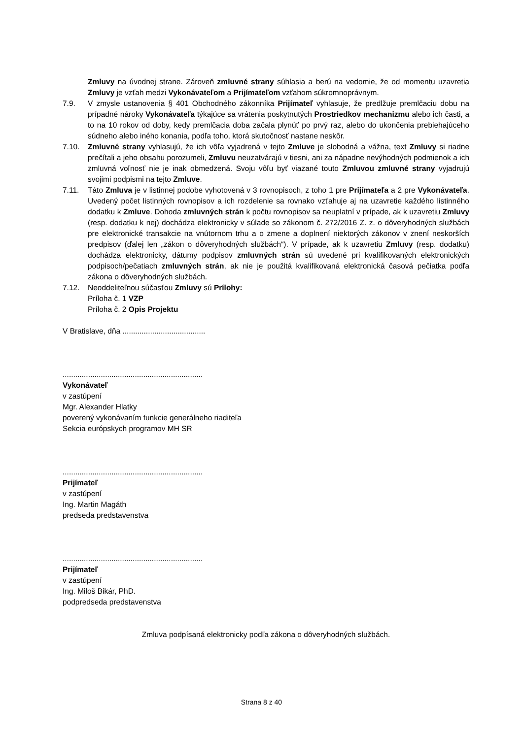Zmluvy na úvodnej strane. Zároveň zmluvné strany súhlasia a berú na vedomie, že od momentu uzavretia Zmluvy je vzťah medzi Vykonávateľom a Prijímateľom vzťahom súkromnoprávnym.
7.9. V zmysle ustanovenia § 401 Obchodného zákonníka Prijímateľ vyhlasuje, že predlžuje premlčaciu dobu na prípadné nároky Vykonávateľa týkajúce sa vrátenia poskytnutých Prostriedkov mechanizmu alebo ich časti, a to na 10 rokov od doby, kedy premlčacia doba začala plynúť po prvý raz, alebo do ukončenia prebiehajúceho súdneho alebo iného konania, podľa toho, ktorá skutočnosť nastane neskôr.
7.10. Zmluvné strany vyhlasujú, že ich vôľa vyjadrená v tejto Zmluve je slobodná a vážna, text Zmluvy si riadne prečítali a jeho obsahu porozumeli, Zmluvu neuzatvárajú v tiesni, ani za nápadne nevýhodných podmienok a ich zmluvná voľnosť nie je inak obmedzená. Svoju vôľu byť viazané touto Zmluvou zmluvné strany vyjadrujú svojimi podpismi na tejto Zmluve.
7.11. Táto Zmluva je v listinnej podobe vyhotovená v 3 rovnopisoch, z toho 1 pre Prijímateľa a 2 pre Vykonávateľa. Uvedený počet listinných rovnopisov a ich rozdelenie sa rovnako vzťahuje aj na uzavretie každého listinného dodatku k Zmluve. Dohoda zmluvných strán k počtu rovnopisov sa neuplatní v prípade, ak k uzavretiu Zmluvy (resp. dodatku k nej) dochádza elektronicky v súlade so zákonom č. 272/2016 Z. z. o dôveryhodných službách pre elektronické transakcie na vnútornom trhu a o zmene a doplnení niektorých zákonov v znení neskorších predpisov (ďalej len „zákon o dôveryhodných službách“). V prípade, ak k uzavretiu Zmluvy (resp. dodatku) dochádza elektronicky, dátumy podpisov zmluvných strán sú uvedené pri kvalifikovaných elektronických podpisoch/pečatiach zmluvných strán, ak nie je použitá kvalifikovaná elektronická časová pečiatka podľa zákona o dôveryhodných službách.
7.12. Neoddeliteľnou súčasťou Zmluvy sú Prílohy:
Príloha č. 1 VZP
Príloha č. 2 Opis Projektu
V Bratislave, dňa .......................................
..................................................................
Vykonávateľ
v zastúpení
Mgr. Alexander Hlatky
poverený vykonávaním funkcie generálneho riaditeľa
Sekcia európskych programov MH SR
..................................................................
Prijímateľ
v zastúpení
Ing. Martin Magáth
predseda predstavenstva
..................................................................
Prijímateľ
v zastúpení
Ing. Miloš Bikár, PhD.
podpredseda predstavenstva
Zmluva podpísaná elektronicky podľa zákona o dôveryhodných službách.
Strana 8 z 40